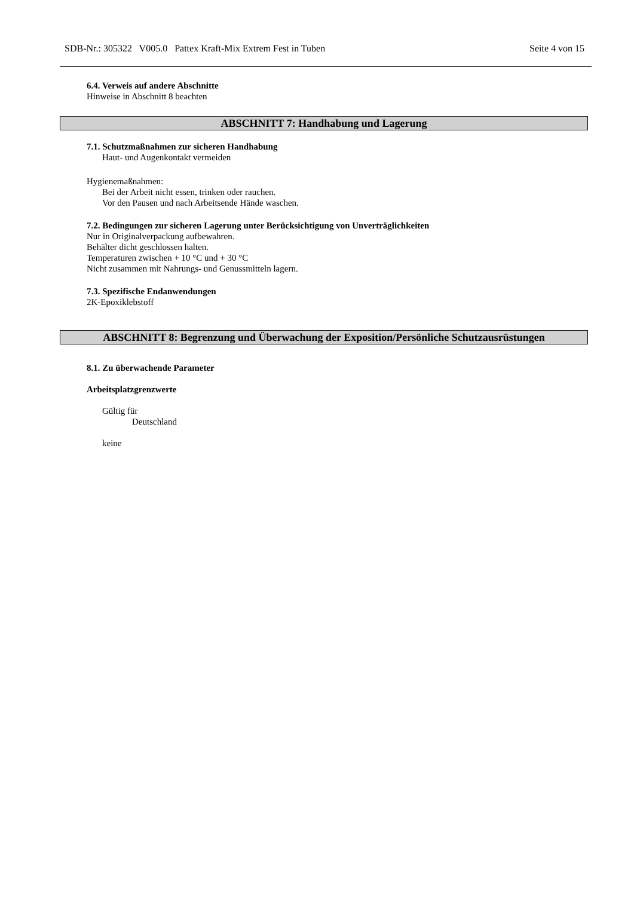SDB-Nr.: 305322 V005.0 Pattex Kraft-Mix Extrem Fest in Tuben Seite 4 von 15
6.4. Verweis auf andere Abschnitte
Hinweise in Abschnitt 8 beachten
ABSCHNITT 7: Handhabung und Lagerung
7.1. Schutzmaßnahmen zur sicheren Handhabung
Haut- und Augenkontakt vermeiden
Hygienemaßnahmen:
Bei der Arbeit nicht essen, trinken oder rauchen.
Vor den Pausen und nach Arbeitsende Hände waschen.
7.2. Bedingungen zur sicheren Lagerung unter Berücksichtigung von Unverträglichkeiten
Nur in Originalverpackung aufbewahren.
Behälter dicht geschlossen halten.
Temperaturen zwischen + 10 °C und + 30 °C
Nicht zusammen mit Nahrungs- und Genussmitteln lagern.
7.3. Spezifische Endanwendungen
2K-Epoxiklebstoff
ABSCHNITT 8: Begrenzung und Überwachung der Exposition/Persönliche Schutzausrüstungen
8.1. Zu überwachende Parameter
Arbeitsplatzgrenzwerte
Gültig für
Deutschland
keine